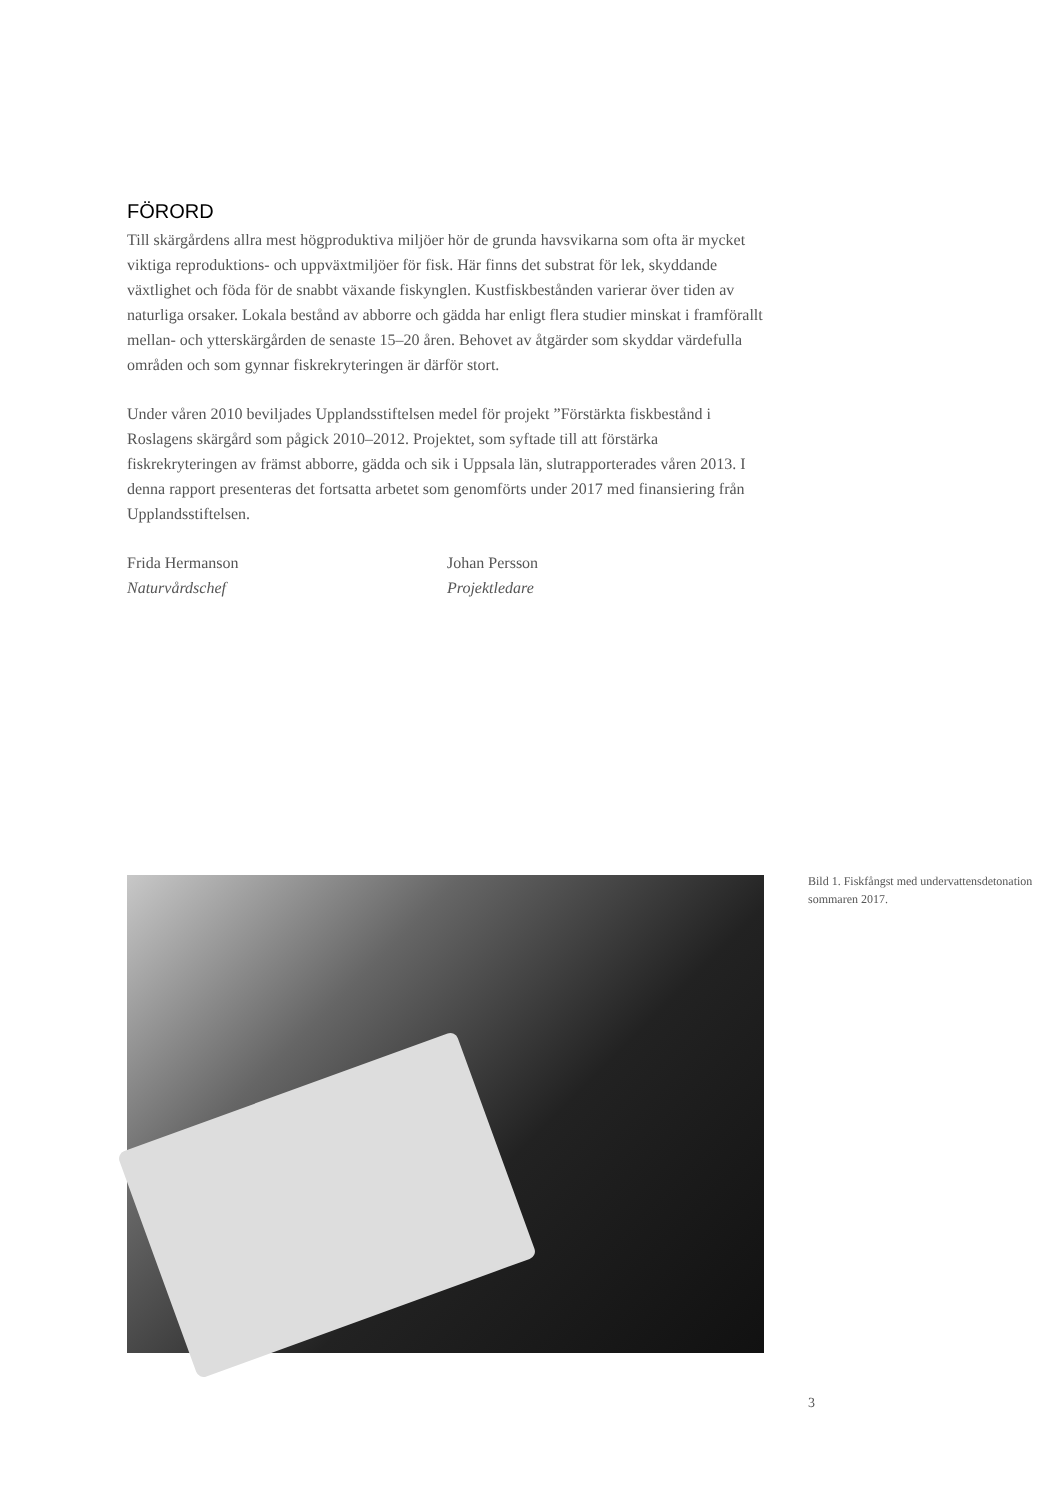FÖRORD
Till skärgårdens allra mest högproduktiva miljöer hör de grunda havsvikarna som ofta är mycket viktiga reproduktions- och uppväxtmiljöer för fisk. Här finns det substrat för lek, skyddande växtlighet och föda för de snabbt växande fiskynglen. Kustfiskbestånden varierar över tiden av naturliga orsaker. Lokala bestånd av abborre och gädda har enligt flera studier minskat i framförallt mellan- och ytterskärgården de senaste 15–20 åren. Behovet av åtgärder som skyddar värdefulla områden och som gynnar fiskrekryteringen är därför stort.
Under våren 2010 beviljades Upplandsstiftelsen medel för projekt ”Förstärkta fiskbestånd i Roslagens skärgård som pågick 2010–2012. Projektet, som syftade till att förstärka fiskrekryteringen av främst abborre, gädda och sik i Uppsala län, slutrapporterades våren 2013. I denna rapport presenteras det fortsatta arbetet som genomförts under 2017 med finansiering från Upplandsstiftelsen.
Frida Hermanson
Naturvårdschef
Johan Persson
Projektledare
Bild 1. Fiskfångst med undervattensdetonation sommaren 2017.
3